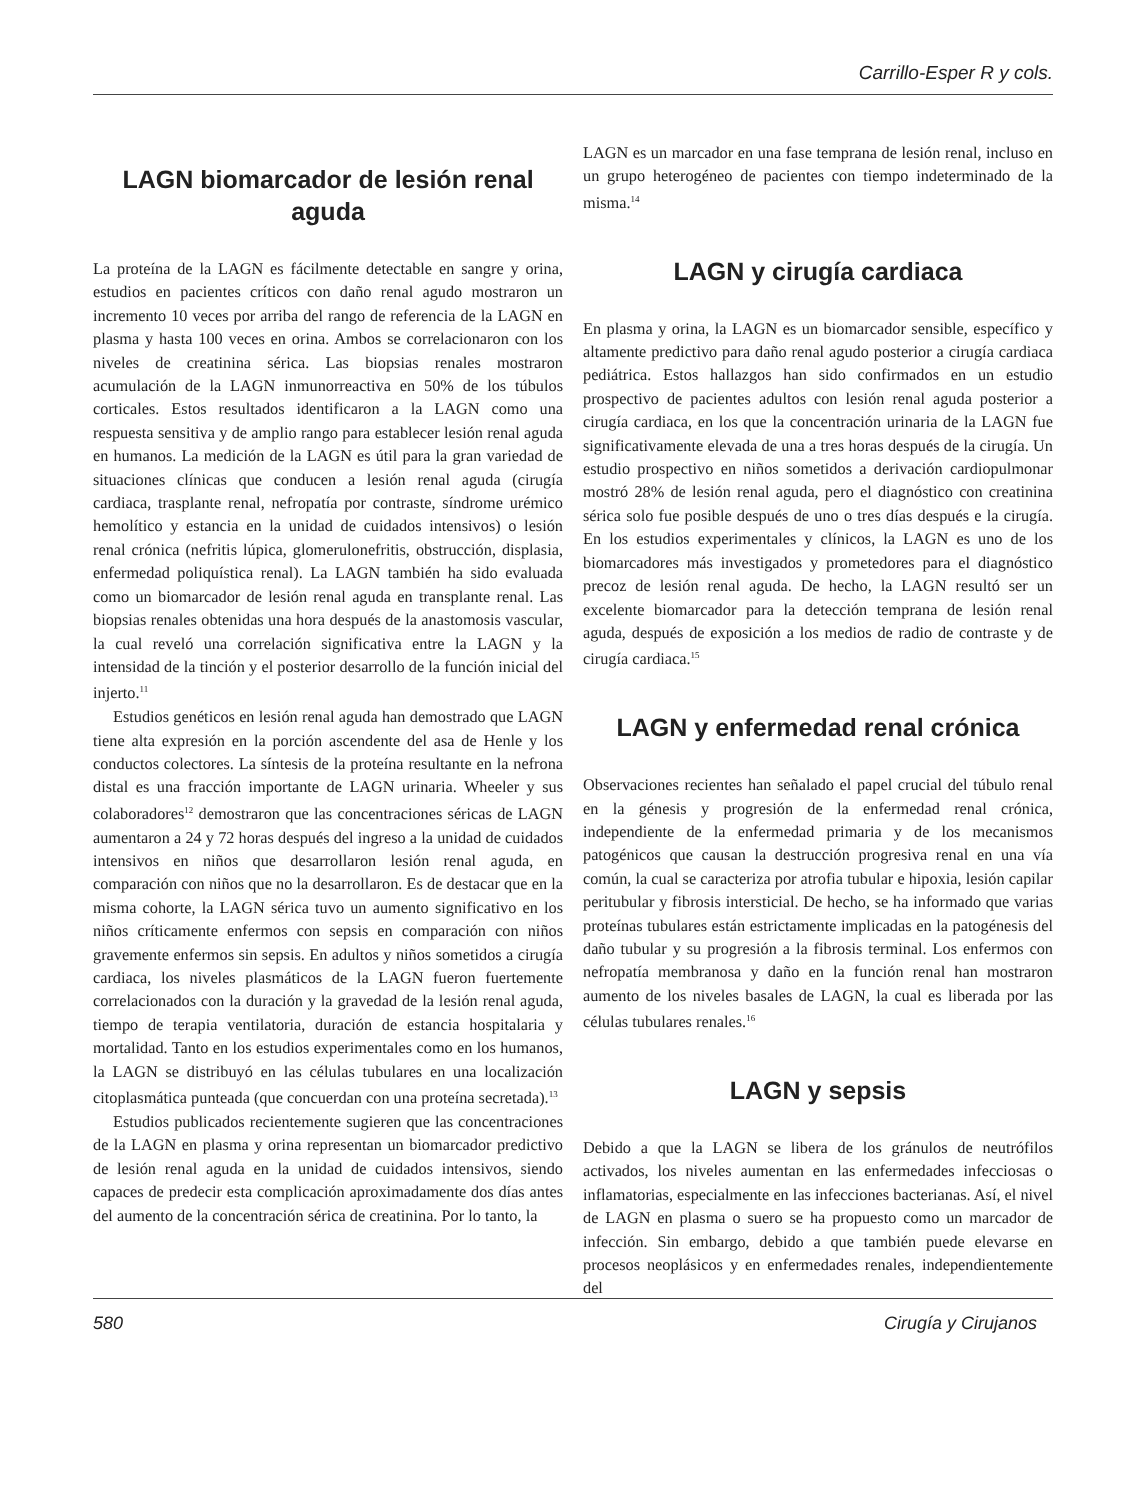Carrillo-Esper R y cols.
LAGN biomarcador de lesión renal aguda
La proteína de la LAGN es fácilmente detectable en sangre y orina, estudios en pacientes críticos con daño renal agudo mostraron un incremento 10 veces por arriba del rango de referencia de la LAGN en plasma y hasta 100 veces en orina. Ambos se correlacionaron con los niveles de creatinina sérica. Las biopsias renales mostraron acumulación de la LAGN inmunorreactiva en 50% de los túbulos corticales. Estos resultados identificaron a la LAGN como una respuesta sensitiva y de amplio rango para establecer lesión renal aguda en humanos. La medición de la LAGN es útil para la gran variedad de situaciones clínicas que conducen a lesión renal aguda (cirugía cardiaca, trasplante renal, nefropatía por contraste, síndrome urémico hemolítico y estancia en la unidad de cuidados intensivos) o lesión renal crónica (nefritis lúpica, glomerulonefritis, obstrucción, displasia, enfermedad poliquística renal). La LAGN también ha sido evaluada como un biomarcador de lesión renal aguda en transplante renal. Las biopsias renales obtenidas una hora después de la anastomosis vascular, la cual reveló una correlación significativa entre la LAGN y la intensidad de la tinción y el posterior desarrollo de la función inicial del injerto.<sup>11</sup>
Estudios genéticos en lesión renal aguda han demostrado que LAGN tiene alta expresión en la porción ascendente del asa de Henle y los conductos colectores. La síntesis de la proteína resultante en la nefrona distal es una fracción importante de LAGN urinaria. Wheeler y sus colaboradores<sup>12</sup> demostraron que las concentraciones séricas de LAGN aumentaron a 24 y 72 horas después del ingreso a la unidad de cuidados intensivos en niños que desarrollaron lesión renal aguda, en comparación con niños que no la desarrollaron. Es de destacar que en la misma cohorte, la LAGN sérica tuvo un aumento significativo en los niños críticamente enfermos con sepsis en comparación con niños gravemente enfermos sin sepsis. En adultos y niños sometidos a cirugía cardiaca, los niveles plasmáticos de la LAGN fueron fuertemente correlacionados con la duración y la gravedad de la lesión renal aguda, tiempo de terapia ventilatoria, duración de estancia hospitalaria y mortalidad. Tanto en los estudios experimentales como en los humanos, la LAGN se distribuyó en las células tubulares en una localización citoplasmática punteada (que concuerdan con una proteína secretada).<sup>13</sup>
Estudios publicados recientemente sugieren que las concentraciones de la LAGN en plasma y orina representan un biomarcador predictivo de lesión renal aguda en la unidad de cuidados intensivos, siendo capaces de predecir esta complicación aproximadamente dos días antes del aumento de la concentración sérica de creatinina. Por lo tanto, la
LAGN es un marcador en una fase temprana de lesión renal, incluso en un grupo heterogéneo de pacientes con tiempo indeterminado de la misma.<sup>14</sup>
LAGN y cirugía cardiaca
En plasma y orina, la LAGN es un biomarcador sensible, específico y altamente predictivo para daño renal agudo posterior a cirugía cardiaca pediátrica. Estos hallazgos han sido confirmados en un estudio prospectivo de pacientes adultos con lesión renal aguda posterior a cirugía cardiaca, en los que la concentración urinaria de la LAGN fue significativamente elevada de una a tres horas después de la cirugía. Un estudio prospectivo en niños sometidos a derivación cardiopulmonar mostró 28% de lesión renal aguda, pero el diagnóstico con creatinina sérica solo fue posible después de uno o tres días después e la cirugía. En los estudios experimentales y clínicos, la LAGN es uno de los biomarcadores más investigados y prometedores para el diagnóstico precoz de lesión renal aguda. De hecho, la LAGN resultó ser un excelente biomarcador para la detección temprana de lesión renal aguda, después de exposición a los medios de radio de contraste y de cirugía cardiaca.<sup>15</sup>
LAGN y enfermedad renal crónica
Observaciones recientes han señalado el papel crucial del túbulo renal en la génesis y progresión de la enfermedad renal crónica, independiente de la enfermedad primaria y de los mecanismos patogénicos que causan la destrucción progresiva renal en una vía común, la cual se caracteriza por atrofia tubular e hipoxia, lesión capilar peritubular y fibrosis intersticial. De hecho, se ha informado que varias proteínas tubulares están estrictamente implicadas en la patogénesis del daño tubular y su progresión a la fibrosis terminal. Los enfermos con nefropatía membranosa y daño en la función renal han mostraron aumento de los niveles basales de LAGN, la cual es liberada por las células tubulares renales.<sup>16</sup>
LAGN y sepsis
Debido a que la LAGN se libera de los gránulos de neutrófilos activados, los niveles aumentan en las enfermedades infecciosas o inflamatorias, especialmente en las infecciones bacterianas. Así, el nivel de LAGN en plasma o suero se ha propuesto como un marcador de infección. Sin embargo, debido a que también puede elevarse en procesos neoplásicos y en enfermedades renales, independientemente del
580 Cirugía y Cirujanos